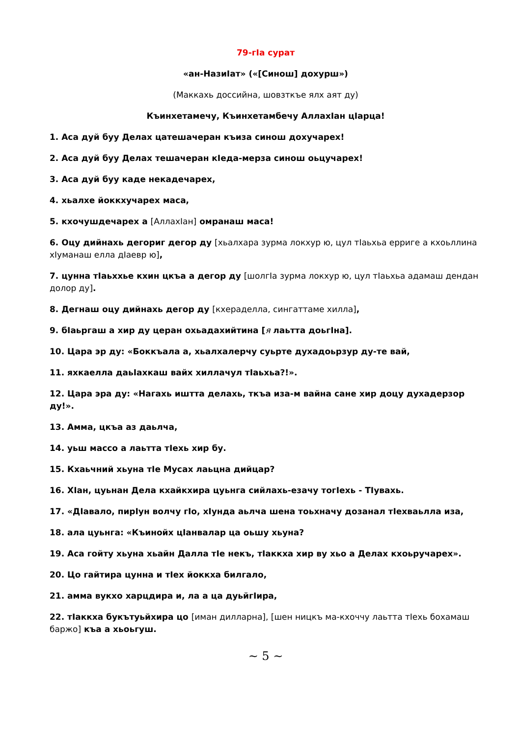79-гIа сурат
«ан-НазиIат» («[Синош] дохурш»)
(Маккахь доссийна, шовзткъе ялх аят ду)
Къинхетамечу, Къинхетамбечу АллахIан цIарца!
1. Аса дуй буу Делах цатешачеран къиза синош дохучарех!
2. Аса дуй буу Делах тешачеран кIеда-мерза синош оьцучарех!
3. Аса дуй буу каде некадечарех,
4. хьалхе йоккхучарех маса,
5. кхочушдечарех а [АллахIан] омранаш маса!
6. Оцу дийнахь дегориг дегор ду [хьалхара зурма локхур ю, цул тIаьхьа ерриге а кхоьллина хIуманаш елла дIаевр ю],
7. цунна тIаьххье кхин цкъа а дегор ду [шолгIа зурма локхур ю, цул тIаьхьа адамаш дендан долор ду].
8. Дегнаш оцу дийнахь дегор ду [кхераделла, сингаттаме хилла],
9. бIаьргаш а хир ду церан охьадахийтина [я лаьтта доьгIна].
10. Цара эр ду: «Боккъала а, хьалхалерчу суьрте духадоьрзур ду-те вай,
11. яхкаелла даьIахкаш вайх хиллачул тIаьхьа?!».
12. Цара эра ду: «Нагахь иштта делахь, ткъа иза-м вайна сане хир доцу духадерзор ду!».
13. Амма, цкъа аз даьлча,
14. уьш массо а лаьтта тIехь хир бу.
15. Кхаьчний хьуна тIе Мусах лаьцна дийцар?
16. ХIан, цуьнан Дела кхайкхира цуьнга сийлахь-езачу тогIехь - ТIувахь.
17. «ДIавало, пирIун волчу гIо, хIунда аьлча шена тоьхначу дозанал тIехваьлла иза,
18. ала цуьнга: «Къинойх цIанвалар ца оьшу хьуна?
19. Аса гойту хьуна хьайн Далла тIе некъ, тIаккха хир ву хьо а Делах кхоьручарех».
20. Цо гайтира цунна и тIех йоккха билгало,
21. амма вукхо харцдира и, ла а ца дуьйгIира,
22. тIаккха букътуьйхира цо [иман дилларна], [шен ницкъ ма-кхоччу лаьтта тIехь бохамаш баржо] къа а хьоьгуш.
~ 5 ~